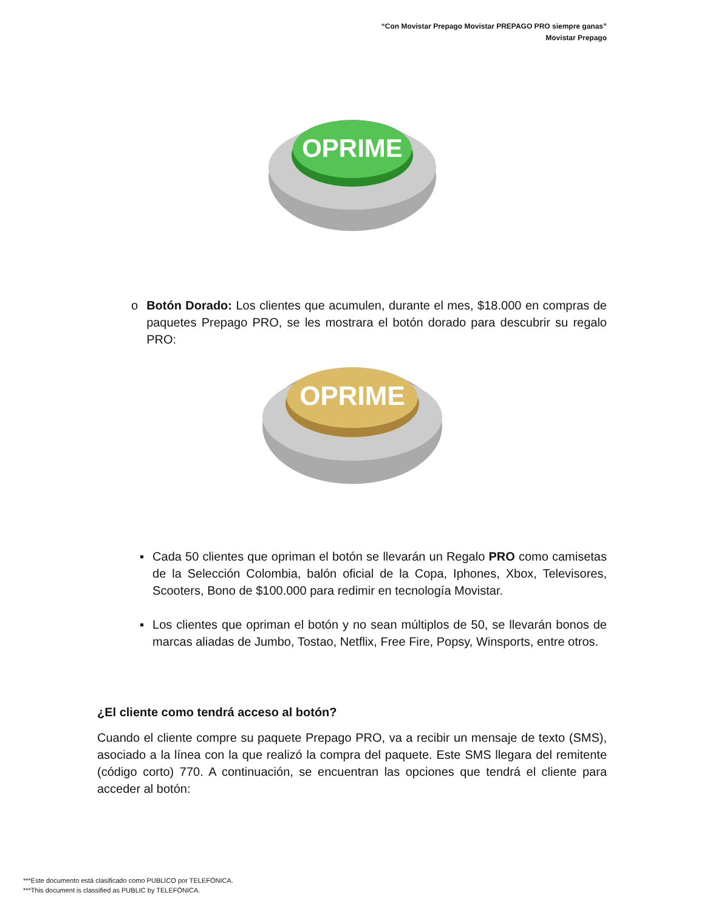“Con Movistar Prepago Movistar PREPAGO PRO siempre ganas”
Movistar Prepago
OPRIME
o Botón Dorado: Los clientes que acumulen, durante el mes, $18.000 en compras de paquetes Prepago PRO, se les mostrara el botón dorado para descubrir su regalo PRO:
OPRIME
▪ Cada 50 clientes que opriman el botón se llevarán un Regalo PRO como camisetas de la Selección Colombia, balón oficial de la Copa, Iphones, Xbox, Televisores, Scooters, Bono de $100.000 para redimir en tecnología Movistar.
▪ Los clientes que opriman el botón y no sean múltiplos de 50, se llevarán bonos de marcas aliadas de Jumbo, Tostao, Netflix, Free Fire, Popsy, Winsports, entre otros.
¿El cliente como tendrá acceso al botón?
Cuando el cliente compre su paquete Prepago PRO, va a recibir un mensaje de texto (SMS), asociado a la línea con la que realizó la compra del paquete. Este SMS llegara del remitente (código corto) 770. A continuación, se encuentran las opciones que tendrá el cliente para acceder al botón:
***Este documento está clasificado como PUBLICO por TELEFÓNICA.
***This document is classified as PUBLIC by TELEFÓNICA.